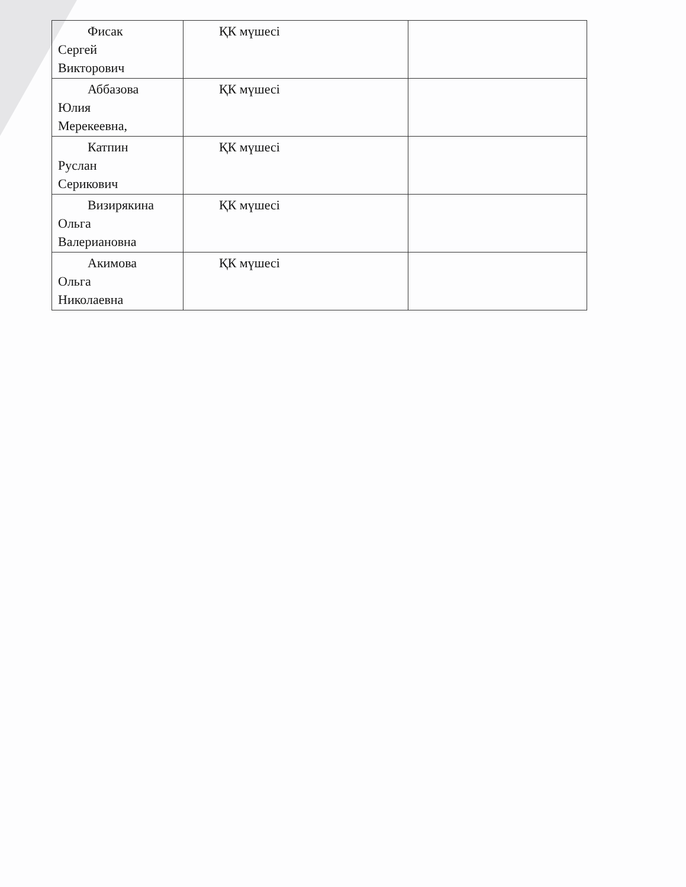| Фисак Сергей Викторович | ҚК мүшесі | |
| Аббазова Юлия Мерекеевна, | ҚК мүшесі | |
| Катпин Руслан Серикович | ҚК мүшесі | |
| Визирякина Ольга Валериановна | ҚК мүшесі | |
| Акимова Ольга Николаевна | ҚК мүшесі | |